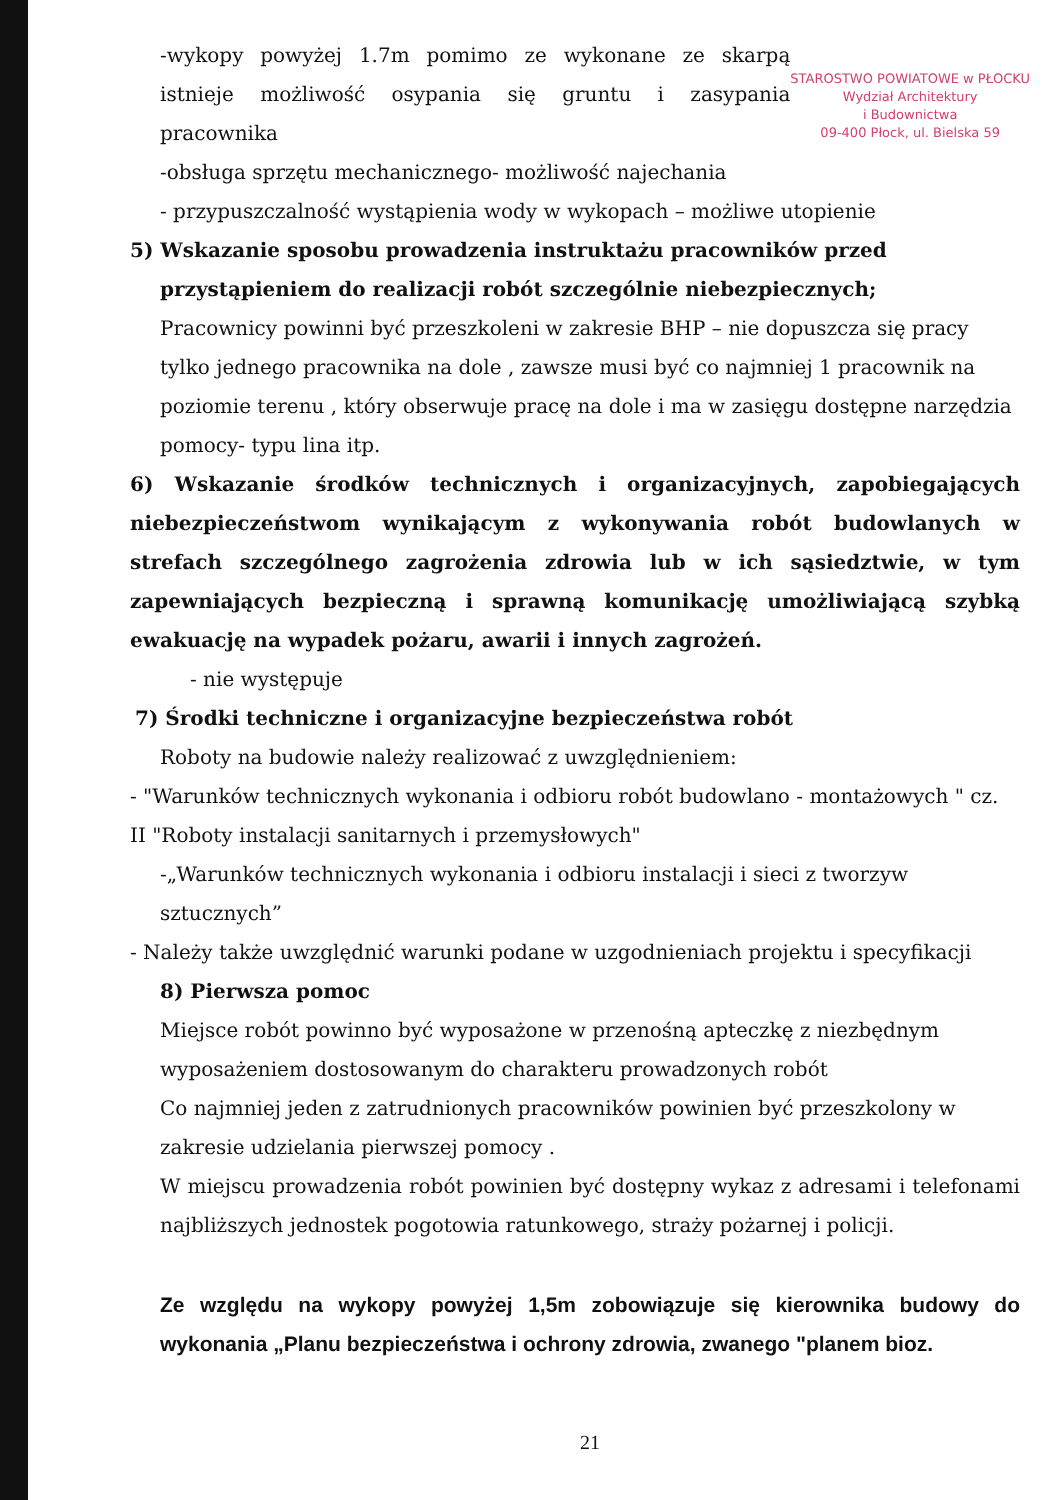STAROSTWO POWIATOWE w PŁOCKU
Wydział Architektury
i Budownictwa
09-400 Płock, ul. Bielska 59
-wykopy powyżej 1.7m pomimo ze wykonane ze skarpą istnieje możliwość osypania się gruntu i zasypania pracownika
-obsługa sprzętu mechanicznego- możliwość najechania
- przypuszczalność wystąpienia wody w wykopach – możliwe utopienie
5) Wskazanie sposobu prowadzenia instruktażu pracowników przed
przystąpieniem do realizacji robót szczególnie niebezpiecznych;
Pracownicy powinni być przeszkoleni w zakresie BHP – nie dopuszcza się pracy tylko jednego pracownika na dole , zawsze musi być co najmniej 1 pracownik na poziomie terenu , który obserwuje pracę na dole i ma w zasięgu dostępne narzędzia pomocy- typu lina itp.
6) Wskazanie środków technicznych i organizacyjnych, zapobiegających niebezpieczeństwom wynikającym z wykonywania robót budowlanych w strefach szczególnego zagrożenia zdrowia lub w ich sąsiedztwie, w tym zapewniających bezpieczną i sprawną komunikację umożliwiającą szybką ewakuację na wypadek pożaru, awarii i innych zagrożeń.
- nie występuje
7) Środki techniczne i organizacyjne bezpieczeństwa robót
Roboty na budowie należy realizować z uwzględnieniem:
- "Warunków technicznych wykonania i odbioru robót budowlano - montażowych " cz. II "Roboty instalacji sanitarnych i przemysłowych"
-„Warunków technicznych wykonania i odbioru instalacji i sieci z tworzyw sztucznych”
- Należy także uwzględnić warunki podane w uzgodnieniach projektu i specyfikacji
8) Pierwsza pomoc
Miejsce robót powinno być wyposażone w przenośną apteczkę z niezbędnym wyposażeniem dostosowanym do charakteru prowadzonych robót
Co najmniej jeden z zatrudnionych pracowników powinien być przeszkolony w zakresie udzielania pierwszej pomocy .
W miejscu prowadzenia robót powinien być dostępny wykaz z adresami i telefonami najbliższych jednostek pogotowia ratunkowego, straży pożarnej i policji.
Ze względu na wykopy powyżej 1,5m zobowiązuje się kierownika budowy do wykonania „Planu bezpieczeństwa i ochrony zdrowia, zwanego "planem bioz.
21